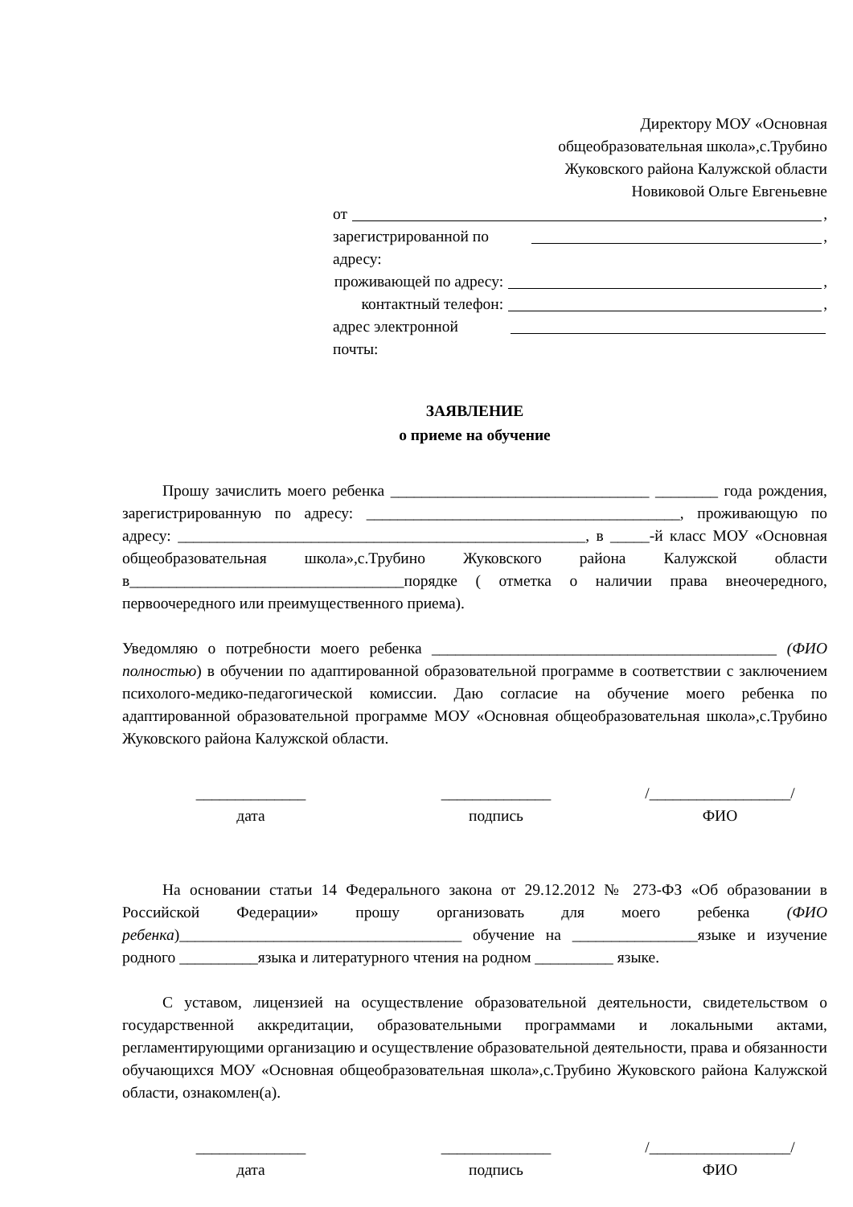Директору МОУ «Основная
общеобразовательная школа»,с.Трубино
Жуковского района Калужской области
Новиковой Ольге Евгеньевне
от ,
зарегистрированной по адресу: ,
проживающей по адресу: ,
контактный телефон: ,
адрес электронной почты:
ЗАЯВЛЕНИЕ
о приеме на обучение
Прошу зачислить моего ребенка _________________________________ ________ года рождения, зарегистрированную по адресу: ________________________________________, проживающую по адресу: ____________________________________________________, в _____-й класс МОУ «Основная общеобразовательная школа»,с.Трубино Жуковского района Калужской области в___________________________________порядке ( отметка о наличии права внеочередного, первоочередного или преимущественного приема).
Уведомляю о потребности моего ребенка ____________________________________________ (ФИО полностью) в обучении по адаптированной образовательной программе в соответствии с заключением психолого-медико-педагогической комиссии. Даю согласие на обучение моего ребенка по адаптированной образовательной программе МОУ «Основная общеобразовательная школа»,с.Трубино Жуковского района Калужской области.
______________
дата
______________
подпись
/__________________/
ФИО
На основании статьи 14 Федерального закона от 29.12.2012 № 273-ФЗ «Об образовании в Российской Федерации» прошу организовать для моего ребенка (ФИО ребенка)____________________________________ обучение на ________________языке и изучение родного __________языка и литературного чтения на родном __________ языке.
С уставом, лицензией на осуществление образовательной деятельности, свидетельством о государственной аккредитации, образовательными программами и локальными актами, регламентирующими организацию и осуществление образовательной деятельности, права и обязанности обучающихся МОУ «Основная общеобразовательная школа»,с.Трубино Жуковского района Калужской области, ознакомлен(а).
______________
дата
______________
подпись
/__________________/
ФИО